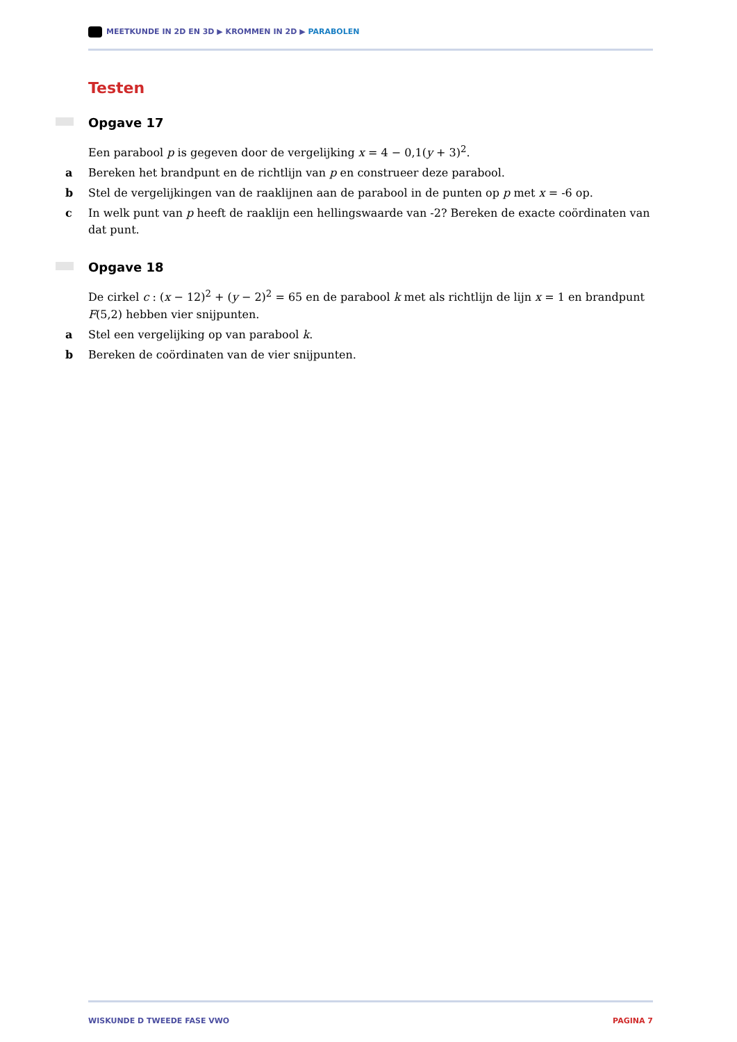MEETKUNDE IN 2D EN 3D ▶ KROMMEN IN 2D ▶ PARABOLEN
Testen
Opgave 17
Een parabool p is gegeven door de vergelijking x = 4 − 0,1(y + 3)<sup>2</sup>.
a Bereken het brandpunt en de richtlijn van p en construeer deze parabool.
b Stel de vergelijkingen van de raaklijnen aan de parabool in de punten op p met x = -6 op.
c In welk punt van p heeft de raaklijn een hellingswaarde van -2? Bereken de exacte coördinaten van dat punt.
Opgave 18
De cirkel c : (x − 12)<sup>2</sup> + (y − 2)<sup>2</sup> = 65 en de parabool k met als richtlijn de lijn x = 1 en brandpunt F(5,2) hebben vier snijpunten.
a Stel een vergelijking op van parabool k.
b Bereken de coördinaten van de vier snijpunten.
WISKUNDE D TWEEDE FASE VWO PAGINA 7